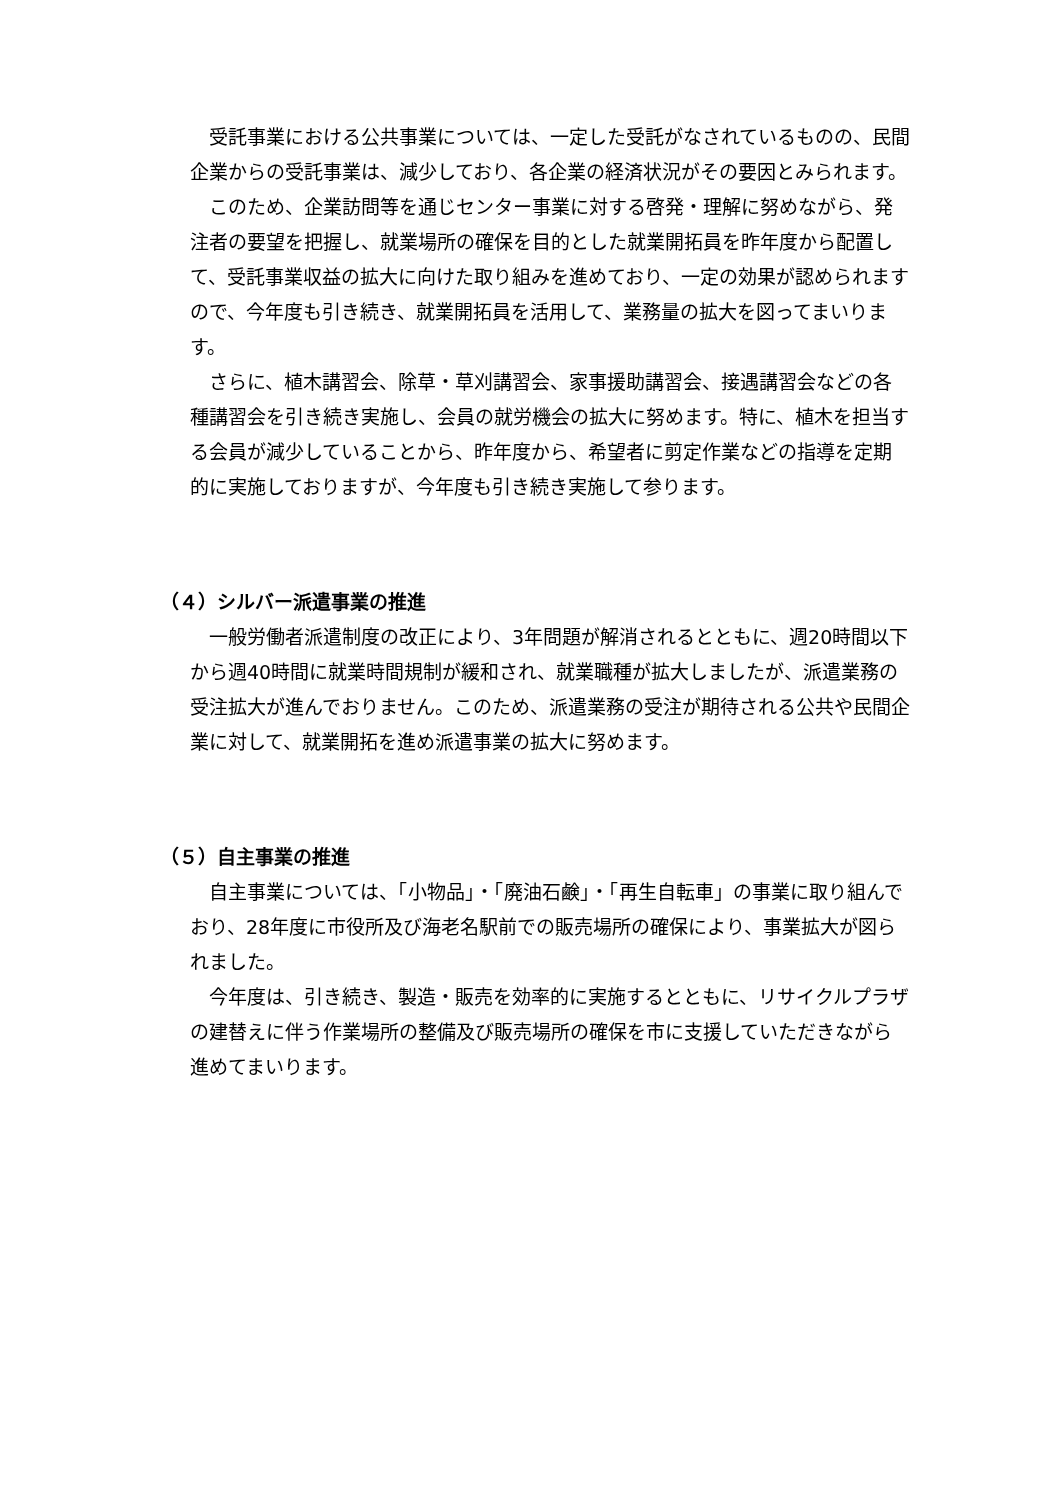受託事業における公共事業については、一定した受託がなされているものの、民間企業からの受託事業は、減少しており、各企業の経済状況がその要因とみられます。
このため、企業訪問等を通じセンター事業に対する啓発・理解に努めながら、発注者の要望を把握し、就業場所の確保を目的とした就業開拓員を昨年度から配置して、受託事業収益の拡大に向けた取り組みを進めており、一定の効果が認められますので、今年度も引き続き、就業開拓員を活用して、業務量の拡大を図ってまいります。
さらに、植木講習会、除草・草刈講習会、家事援助講習会、接遇講習会などの各種講習会を引き続き実施し、会員の就労機会の拡大に努めます。特に、植木を担当する会員が減少していることから、昨年度から、希望者に剪定作業などの指導を定期的に実施しておりますが、今年度も引き続き実施して参ります。
（４）シルバー派遣事業の推進
一般労働者派遣制度の改正により、3年問題が解消されるとともに、週20時間以下から週40時間に就業時間規制が緩和され、就業職種が拡大しましたが、派遣業務の受注拡大が進んでおりません。このため、派遣業務の受注が期待される公共や民間企業に対して、就業開拓を進め派遣事業の拡大に努めます。
（５）自主事業の推進
自主事業については、「小物品」・「廃油石鹸」・「再生自転車」の事業に取り組んでおり、28年度に市役所及び海老名駅前での販売場所の確保により、事業拡大が図られました。
今年度は、引き続き、製造・販売を効率的に実施するとともに、リサイクルプラザの建替えに伴う作業場所の整備及び販売場所の確保を市に支援していただきながら進めてまいります。